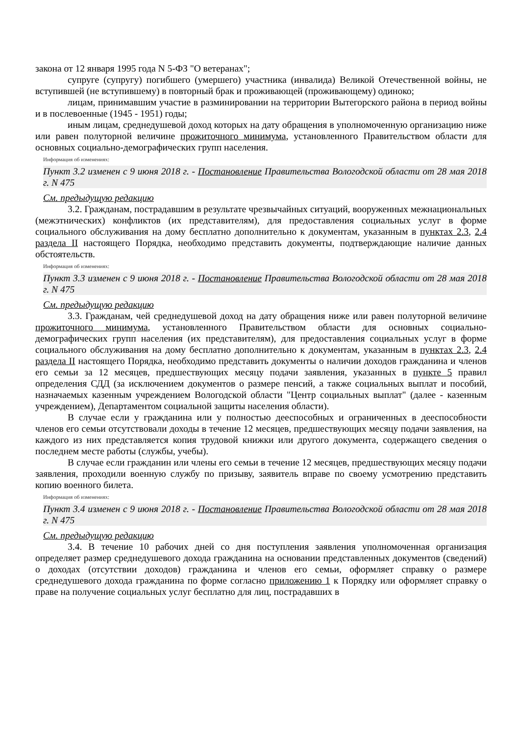закона от 12 января 1995 года N 5-ФЗ "О ветеранах";
супруге (супругу) погибшего (умершего) участника (инвалида) Великой Отечественной войны, не вступившей (не вступившему) в повторный брак и проживающей (проживающему) одиноко;
лицам, принимавшим участие в разминировании на территории Вытегорского района в период войны и в послевоенные (1945 - 1951) годы;
иным лицам, среднедушевой доход которых на дату обращения в уполномоченную организацию ниже или равен полуторной величине прожиточного минимума, установленного Правительством области для основных социально-демографических групп населения.
Информация об изменениях:
Пункт 3.2 изменен с 9 июня 2018 г. - Постановление Правительства Вологодской области от 28 мая 2018 г. N 475
См. предыдущую редакцию
3.2. Гражданам, пострадавшим в результате чрезвычайных ситуаций, вооруженных межнациональных (межэтнических) конфликтов (их представителям), для предоставления социальных услуг в форме социального обслуживания на дому бесплатно дополнительно к документам, указанным в пунктах 2.3, 2.4 раздела II настоящего Порядка, необходимо представить документы, подтверждающие наличие данных обстоятельств.
Информация об изменениях:
Пункт 3.3 изменен с 9 июня 2018 г. - Постановление Правительства Вологодской области от 28 мая 2018 г. N 475
См. предыдущую редакцию
3.3. Гражданам, чей среднедушевой доход на дату обращения ниже или равен полуторной величине прожиточного минимума, установленного Правительством области для основных социально-демографических групп населения (их представителям), для предоставления социальных услуг в форме социального обслуживания на дому бесплатно дополнительно к документам, указанным в пунктах 2.3, 2.4 раздела II настоящего Порядка, необходимо представить документы о наличии доходов гражданина и членов его семьи за 12 месяцев, предшествующих месяцу подачи заявления, указанных в пункте 5 правил определения СДД (за исключением документов о размере пенсий, а также социальных выплат и пособий, назначаемых казенным учреждением Вологодской области "Центр социальных выплат" (далее - казенным учреждением), Департаментом социальной защиты населения области).
В случае если у гражданина или у полностью дееспособных и ограниченных в дееспособности членов его семьи отсутствовали доходы в течение 12 месяцев, предшествующих месяцу подачи заявления, на каждого из них представляется копия трудовой книжки или другого документа, содержащего сведения о последнем месте работы (службы, учебы).
В случае если гражданин или члены его семьи в течение 12 месяцев, предшествующих месяцу подачи заявления, проходили военную службу по призыву, заявитель вправе по своему усмотрению представить копию военного билета.
Информация об изменениях:
Пункт 3.4 изменен с 9 июня 2018 г. - Постановление Правительства Вологодской области от 28 мая 2018 г. N 475
См. предыдущую редакцию
3.4. В течение 10 рабочих дней со дня поступления заявления уполномоченная организация определяет размер среднедушевого дохода гражданина на основании представленных документов (сведений) о доходах (отсутствии доходов) гражданина и членов его семьи, оформляет справку о размере среднедушевого дохода гражданина по форме согласно приложению 1 к Порядку или оформляет справку о праве на получение социальных услуг бесплатно для лиц, пострадавших в